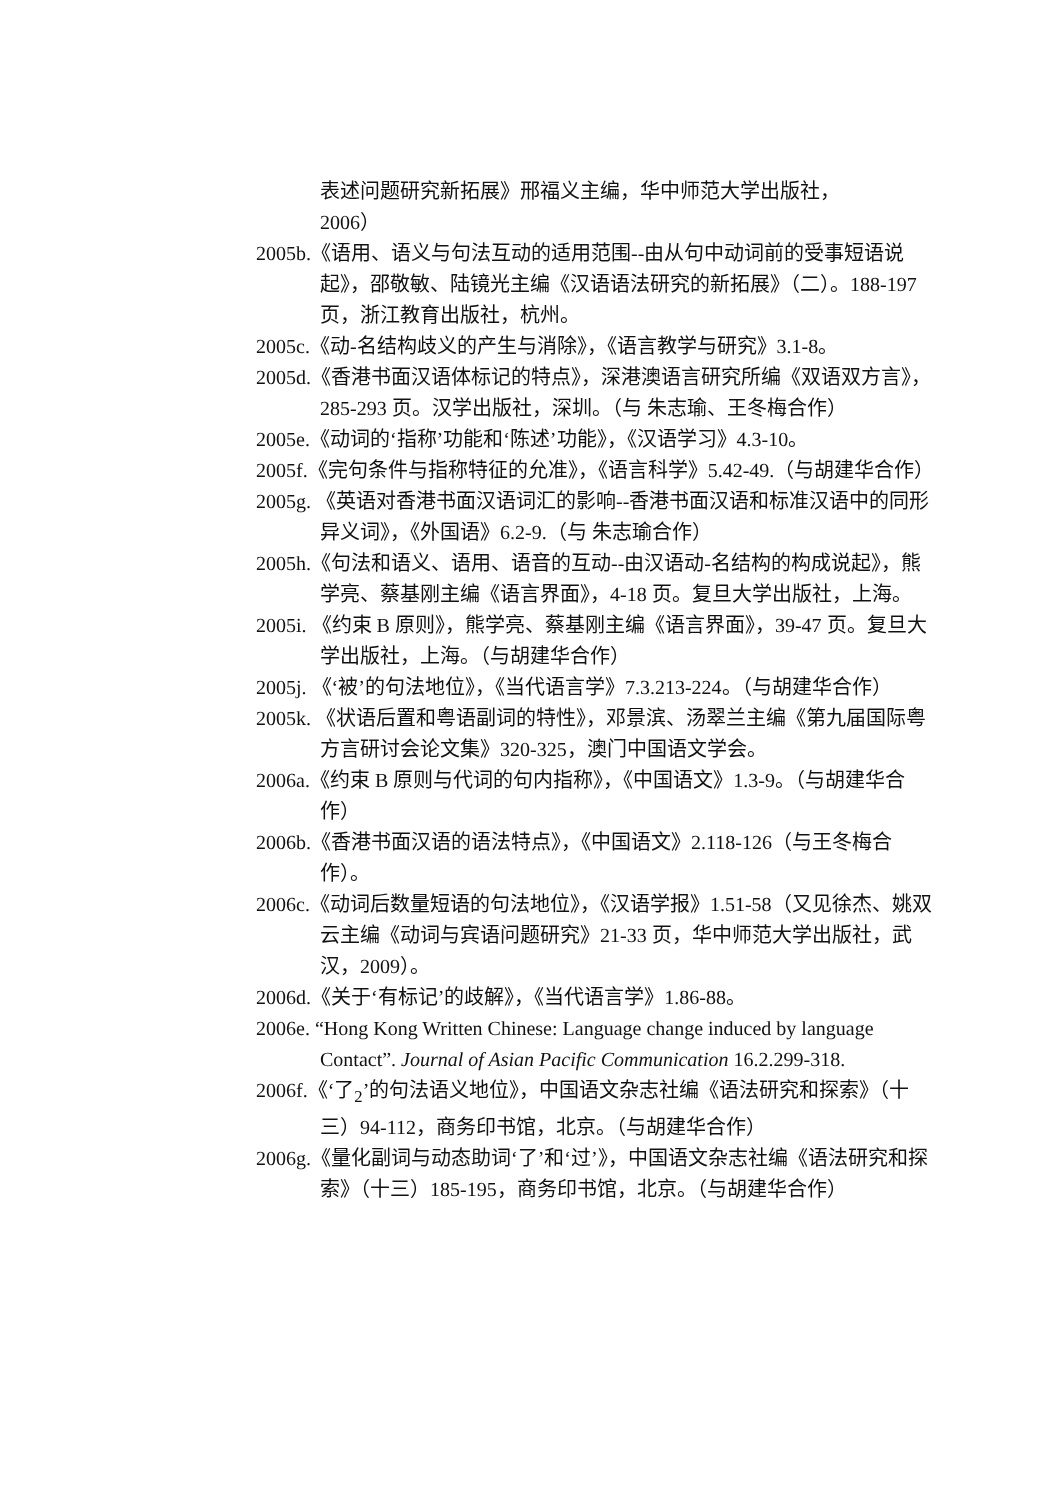表述问题研究新拓展》邢福义主编，华中师范大学出版社，
2006）
2005b.《语用、语义与句法互动的适用范围--由从句中动词前的受事短语说起》，邵敬敏、陆镜光主编《汉语语法研究的新拓展》（二）。188-197 页，浙江教育出版社，杭州。
2005c.《动-名结构歧义的产生与消除》，《语言教学与研究》3.1-8。
2005d.《香港书面汉语体标记的特点》，深港澳语言研究所编《双语双方言》，285-293 页。汉学出版社，深圳。（与 朱志瑜、王冬梅合作）
2005e.《动词的‘指称’功能和‘陈述’功能》，《汉语学习》4.3-10。
2005f.《完句条件与指称特征的允准》，《语言科学》5.42-49.（与胡建华合作）
2005g. 《英语对香港书面汉语词汇的影响--香港书面汉语和标准汉语中的同形异义词》，《外国语》6.2-9.（与 朱志瑜合作）
2005h.《句法和语义、语用、语音的互动--由汉语动-名结构的构成说起》，熊学亮、蔡基刚主编《语言界面》，4-18 页。复旦大学出版社，上海。
2005i. 《约束 B 原则》，熊学亮、蔡基刚主编《语言界面》，39-47 页。复旦大学出版社，上海。（与胡建华合作）
2005j. 《‘被’的句法地位》，《当代语言学》7.3.213-224。（与胡建华合作）
2005k. 《状语后置和粤语副词的特性》，邓景滨、汤翠兰主编《第九届国际粤方言研讨会论文集》320-325，澳门中国语文学会。
2006a.《约束 B 原则与代词的句内指称》，《中国语文》1.3-9。（与胡建华合作）
2006b.《香港书面汉语的语法特点》，《中国语文》2.118-126（与王冬梅合作）。
2006c.《动词后数量短语的句法地位》，《汉语学报》1.51-58（又见徐杰、姚双云主编《动词与宾语问题研究》21-33 页，华中师范大学出版社，武汉，2009）。
2006d.《关于‘有标记’的歧解》，《当代语言学》1.86-88。
2006e. “Hong Kong Written Chinese: Language change induced by language Contact”. Journal of Asian Pacific Communication 16.2.299-318.
2006f.《‘了<sub>2</sub>’的句法语义地位》，中国语文杂志社编《语法研究和探索》（十三）94-112，商务印书馆，北京。（与胡建华合作）
2006g.《量化副词与动态助词‘了’和‘过’》，中国语文杂志社编《语法研究和探索》（十三）185-195，商务印书馆，北京。（与胡建华合作）